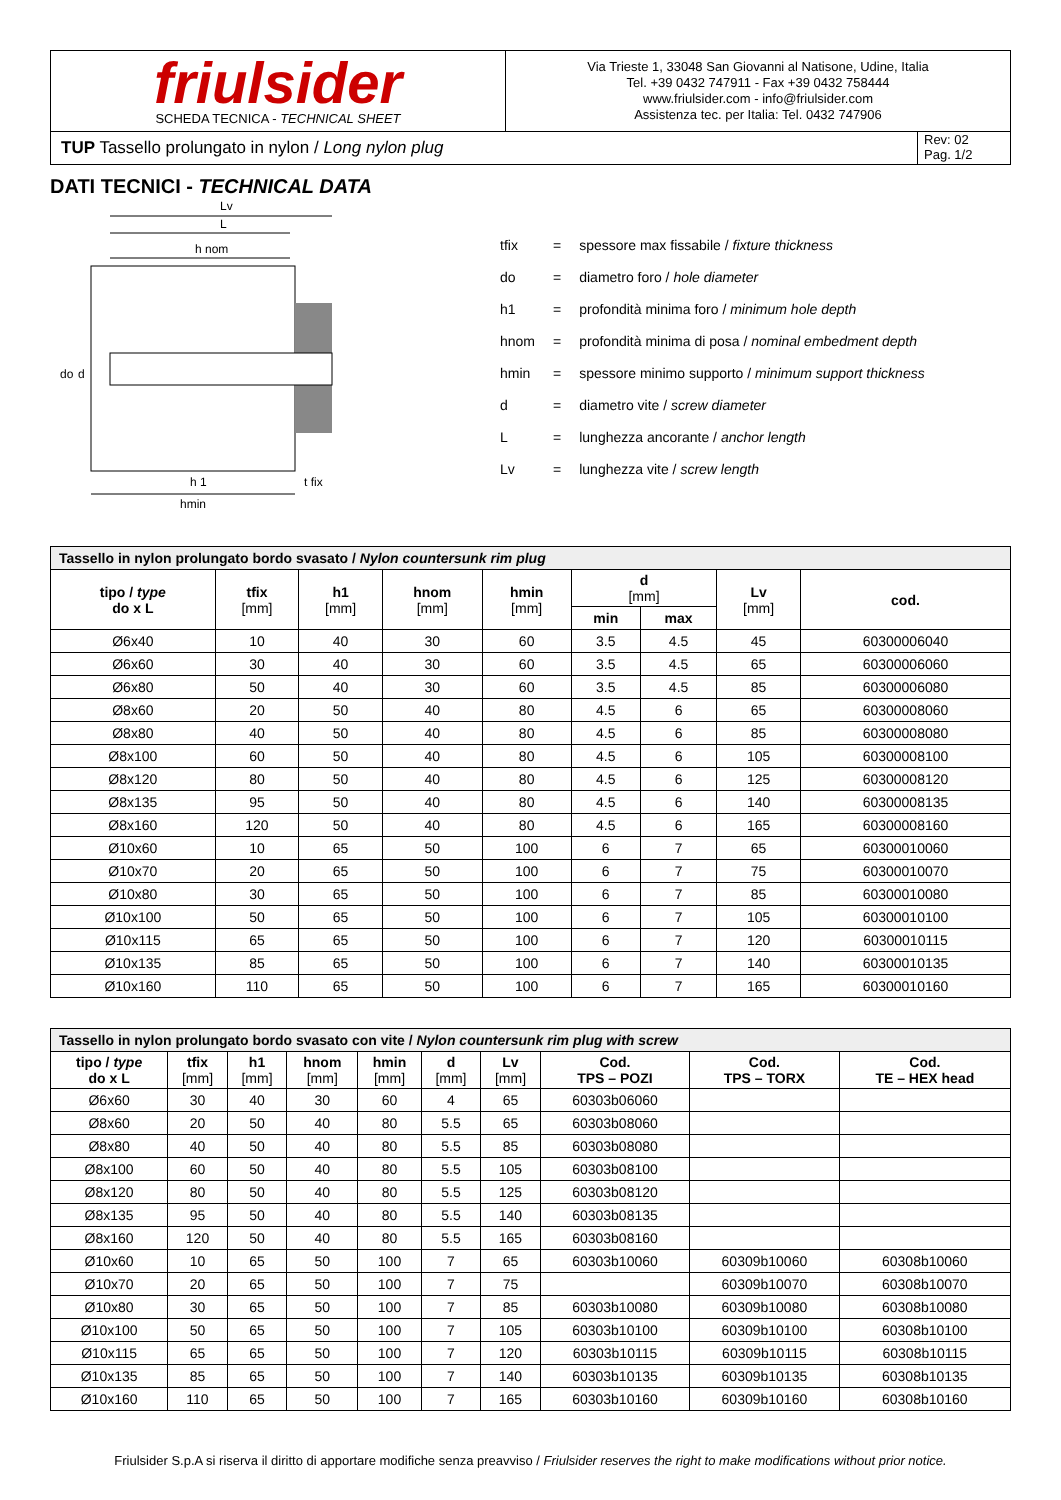friulsider
SCHEDA TECNICA - TECHNICAL SHEET
Via Trieste 1, 33048 San Giovanni al Natisone, Udine, Italia
Tel. +39 0432 747911 - Fax +39 0432 758444
www.friulsider.com - info@friulsider.com
Assistenza tec. per Italia: Tel. 0432 747906
TUP Tassello prolungato in nylon / Long nylon plug
Rev: 02
Pag. 1/2
DATI TECNICI - TECHNICAL DATA
Lv
L
h nom
do
d
h 1
t fix
hmin
| tfix | = | spessore max fissabile / fixture thickness |
| do | = | diametro foro / hole diameter |
| h1 | = | profondità minima foro / minimum hole depth |
| hnom | = | profondità minima di posa / nominal embedment depth |
| hmin | = | spessore minimo supporto / minimum support thickness |
| d | = | diametro vite / screw diameter |
| L | = | lunghezza ancorante / anchor length |
| Lv | = | lunghezza vite / screw length |
| Tassello in nylon prolungato bordo svasato / Nylon countersunk rim plug | | | | | | | | |
| tipo / type do x L | tfix [mm] | h1 [mm] | hnom [mm] | hmin [mm] | d [mm] | | Lv [mm] | cod. |
| | | | | | min | max | | |
| Ø6x40 | 10 | 40 | 30 | 60 | 3.5 | 4.5 | 45 | 60300006040 |
| Ø6x60 | 30 | 40 | 30 | 60 | 3.5 | 4.5 | 65 | 60300006060 |
| Ø6x80 | 50 | 40 | 30 | 60 | 3.5 | 4.5 | 85 | 60300006080 |
| Ø8x60 | 20 | 50 | 40 | 80 | 4.5 | 6 | 65 | 60300008060 |
| Ø8x80 | 40 | 50 | 40 | 80 | 4.5 | 6 | 85 | 60300008080 |
| Ø8x100 | 60 | 50 | 40 | 80 | 4.5 | 6 | 105 | 60300008100 |
| Ø8x120 | 80 | 50 | 40 | 80 | 4.5 | 6 | 125 | 60300008120 |
| Ø8x135 | 95 | 50 | 40 | 80 | 4.5 | 6 | 140 | 60300008135 |
| Ø8x160 | 120 | 50 | 40 | 80 | 4.5 | 6 | 165 | 60300008160 |
| Ø10x60 | 10 | 65 | 50 | 100 | 6 | 7 | 65 | 60300010060 |
| Ø10x70 | 20 | 65 | 50 | 100 | 6 | 7 | 75 | 60300010070 |
| Ø10x80 | 30 | 65 | 50 | 100 | 6 | 7 | 85 | 60300010080 |
| Ø10x100 | 50 | 65 | 50 | 100 | 6 | 7 | 105 | 60300010100 |
| Ø10x115 | 65 | 65 | 50 | 100 | 6 | 7 | 120 | 60300010115 |
| Ø10x135 | 85 | 65 | 50 | 100 | 6 | 7 | 140 | 60300010135 |
| Ø10x160 | 110 | 65 | 50 | 100 | 6 | 7 | 165 | 60300010160 |
| Tassello in nylon prolungato bordo svasato con vite / Nylon countersunk rim plug with screw | | | | | | | | | |
| tipo / type do x L | tfix [mm] | h1 [mm] | hnom [mm] | hmin [mm] | d [mm] | Lv [mm] | Cod. TPS – POZI | Cod. TPS – TORX | Cod. TE – HEX head |
| Ø6x60 | 30 | 40 | 30 | 60 | 4 | 65 | 60303b06060 | | |
| Ø8x60 | 20 | 50 | 40 | 80 | 5.5 | 65 | 60303b08060 | | |
| Ø8x80 | 40 | 50 | 40 | 80 | 5.5 | 85 | 60303b08080 | | |
| Ø8x100 | 60 | 50 | 40 | 80 | 5.5 | 105 | 60303b08100 | | |
| Ø8x120 | 80 | 50 | 40 | 80 | 5.5 | 125 | 60303b08120 | | |
| Ø8x135 | 95 | 50 | 40 | 80 | 5.5 | 140 | 60303b08135 | | |
| Ø8x160 | 120 | 50 | 40 | 80 | 5.5 | 165 | 60303b08160 | | |
| Ø10x60 | 10 | 65 | 50 | 100 | 7 | 65 | 60303b10060 | 60309b10060 | 60308b10060 |
| Ø10x70 | 20 | 65 | 50 | 100 | 7 | 75 | | 60309b10070 | 60308b10070 |
| Ø10x80 | 30 | 65 | 50 | 100 | 7 | 85 | 60303b10080 | 60309b10080 | 60308b10080 |
| Ø10x100 | 50 | 65 | 50 | 100 | 7 | 105 | 60303b10100 | 60309b10100 | 60308b10100 |
| Ø10x115 | 65 | 65 | 50 | 100 | 7 | 120 | 60303b10115 | 60309b10115 | 60308b10115 |
| Ø10x135 | 85 | 65 | 50 | 100 | 7 | 140 | 60303b10135 | 60309b10135 | 60308b10135 |
| Ø10x160 | 110 | 65 | 50 | 100 | 7 | 165 | 60303b10160 | 60309b10160 | 60308b10160 |
Friulsider S.p.A si riserva il diritto di apportare modifiche senza preavviso / Friulsider reserves the right to make modifications without prior notice.